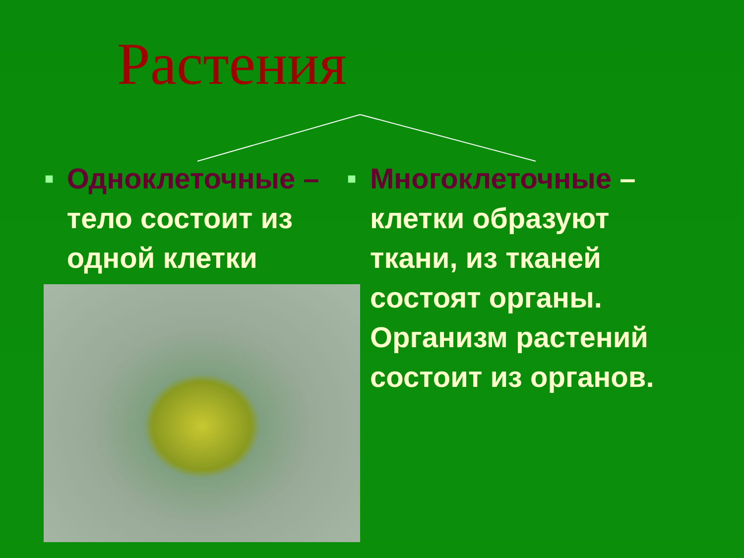Растения
■
Одноклеточные – тело состоит из одной клетки
■
Многоклеточные – клетки образуют ткани, из тканей состоят органы. Организм растений состоит из органов.